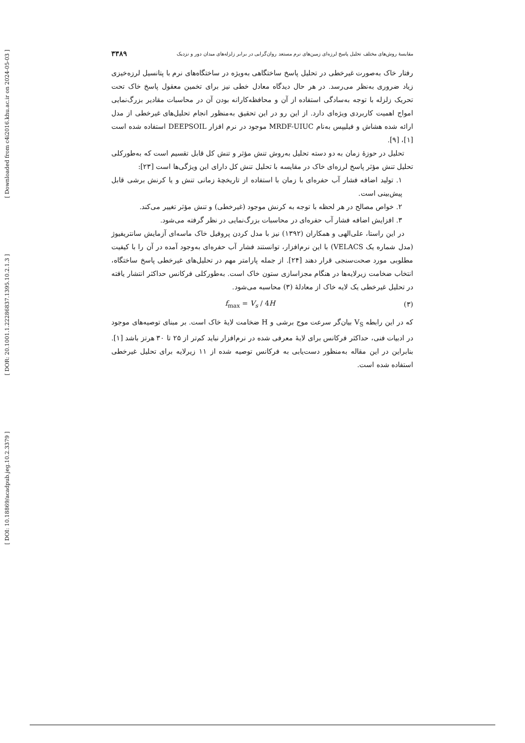[ Downloaded from c4i2016.khu.ac.ir on 2024-05-03 ]
[ DOR: 20.1001.1.22286837.1395.10.2.1.3 ]
[ DOI: 10.18869/acadpub.jeg.10.2.3379 ]
مقایسهٔ روش‌های مختلف تحلیل پاسخ لرزه‌ای زمین‌های نرم مستعد روان‌گرایی در برابر زلزله‌های میدان دور و نزدیک ۳۳۸۹
رفتار خاک به‌صورت غیرخطی در تحلیل پاسخ ساختگاهی به‌ویژه در ساختگاه‌های نرم با پتانسیل لرزه‌خیزی زیاد ضروری به‌نظر می‌رسد. در هر حال دیدگاه معادل خطی نیز برای تخمین معقول پاسخ خاک تحت تحریک زلزله با توجه به‌سادگی استفاده از آن و محافظه‌کارانه بودن آن در محاسبات مقادیر بزرگ‌نمایی امواج اهمیت کاربردی ویژه‌ای دارد. از این رو در این تحقیق به‌منظور انجام تحلیل‌های غیرخطی از مدل ارائه شده هشاش و فیلیپس به‌نام MRDF-UIUC موجود در نرم افزار DEEPSOIL استفاده شده است [۱]، [۹].
تحلیل در حوزهٔ زمان به دو دسته تحلیل به‌روش تنش مؤثر و تنش کل قابل تقسیم است که به‌طورکلی تحلیل تنش مؤثر پاسخ لرزه‌ای خاک در مقایسه با تحلیل تنش کل دارای این ویژگی‌ها است [۲۳]:
۱. تولید اضافه فشار آب حفره‌ای با زمان با استفاده از تاریخچهٔ زمانی تنش و یا کرنش برشی قابل پیش‌بینی است.
۲. خواص مصالح در هر لحظه با توجه به کرنش موجود (غیرخطی) و تنش مؤثر تغییر می‌کند.
۳. افزایش اضافه فشار آب حفره‌ای در محاسبات بزرگ‌نمایی در نظر گرفته می‌شود.
در این راستا، علی‌الهی و همکاران (۱۳۹۲) نیز با مدل کردن پروفیل خاک ماسه‌ای آزمایش سانتریفیوژ (مدل شماره یک VELACS) با این نرم‌افزار، توانستند فشار آب حفره‌ای به‌وجود آمده در آن را با کیفیت مطلوبی مورد صحت‌سنجی قرار دهند [۲۴]. از جمله پارامتر مهم در تحلیل‌های غیرخطی پاسخ ساختگاه، انتخاب ضخامت زیرلایه‌ها در هنگام مجزاسازی ستون خاک است. به‌طورکلی فرکانس حداکثر انتشار یافته در تحلیل غیرخطی یک لایه خاک از معادلهٔ (۳) محاسبه می‌شود.
f<sub>max</sub> = V<sub>s</sub> / 4H (۳)
که در این رابطه V<sub>S</sub> بیان‌گر سرعت موج برشی و H ضخامت لایهٔ خاک است. بر مبنای توصیه‌های موجود در ادبیات فنی، حداکثر فرکانس برای لایهٔ معرفی شده در نرم‌افزار نباید کم‌تر از ۲۵ تا ۳۰ هرتز باشد [۱]. بنابراین در این مقاله به‌منظور دست‌یابی به فرکانس توصیه شده از ۱۱ زیرلایه برای تحلیل غیرخطی استفاده شده است.